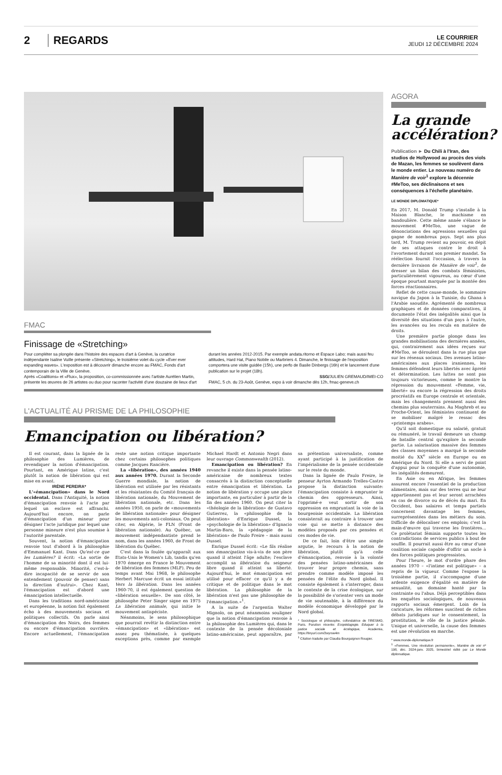2 REGARDS LE COURRIER
JEUDI 12 DÉCEMBRE 2024
FMAC
Finissage de «Stretching»
Pour compléter sa plongée dans l'histoire des espaces d'art à Genève, la curatrice indépendante Isaline Vuille présente «Stretching», le troisième volet du cycle «Ever ever expanding waves». L'exposition est à découvrir dimanche encore au FMAC, Fonds d'art contemporain de la Ville de Genève.
Après «Coalitions» et «Flux», la proposition, co-commissionnée avec l'artiste Aurélien Martin, présente les œuvres de 26 artistes ou duo pour raconter l'activité d'une douzaine de lieux d'art durant les années 2012-2015. Par exemple andata.ritorno et Espace Labo; mais aussi feu attitudes, Hard Hat, Piano Nobile ou Marbriers 4. Dimanche, le finissage de l'exposition comportera une visite guidée (15h), une perfo de Basile Dinbergs (16h) et le lancement d'une publication sur le projet (18h).
SSG/JULIEN GREMAUD/IMEI-CO
FMAC, 5 ch. du 23-Août, Genève, expo à voir dimanche dès 12h, fmac-geneve.ch
L'ACTUALITÉ AU PRISME DE LA PHILOSOPHIE
Emancipation ou libération?
Il est courant, dans la lignée de la philosophie des Lumières, de revendiquer la notion d'émancipation. Pourtant, en Amérique latine, c'est plutôt la notion de libération qui est mise en avant.
IRÈNE PEREIRA*
L'«émancipation» dans le Nord occidental. Dans l'Antiquité, la notion d'émancipation renvoie à l'acte par lequel un esclave est affranchi. Aujourd'hui encore, on parle d'émancipation d'un mineur pour désigner l'acte juridique par lequel une personne mineure n'est plus soumise à l'autorité parentale.
Souvent, la notion d'émancipation renvoie tout d'abord à la philosophie d'Emmanuel Kant. Dans Qu'est-ce que les Lumières? il écrit: «La sortie de l'homme de sa minorité dont il est lui-même responsable. Minorité, c'est-à-dire incapacité de se servir de son entendement (pouvoir de penser) sans la direction d'autrui». Chez Kant, l'émancipation est d'abord une émancipation intellectuelle.
Dans les traditions nord-américaine et européenne, la notion fait également écho à des mouvements sociaux et politiques collectifs. On parle ainsi d'émancipation des Noirs, des femmes ou encore d'émancipation ouvrière. Encore actuellement, l'émancipation reste une notion critique importante chez certains philosophes politiques comme Jacques Rancière.
La «libération», des années 1940 aux années 1970. Durant la Seconde Guerre mondiale, la notion de libération est utilisée par les résistants et les résistantes du Comité français de libération nationale, du Mouvement de libération nationale, etc. Dans les années 1950, on parle de «mouvements de libération nationale» pour désigner les mouvements anti-coloniaux. On peut citer, en Algérie, le FLN (Front de libération nationale). Au Québec, un mouvement indépendantiste prend le nom, dans les années 1960, de Front de libération du Québec.
C'est dans la foulée qu'apparaît aux Etats-Unis le Women's Lib, tandis qu'en 1970 émerge en France le Mouvement de libération des femmes (MLF). Peu de temps avant Mai 1968, le philosophe Herbert Marcuse écrit un essai intitulé Vers la libération. Dans les années 1960-70, il est également question de «libération sexuelle». De son côté, le philosophe Peter Singer signe en 1975 La libération animale, qui initie le mouvement antispéciste.
Néanmoins, le sens philosophique que pourrait revêtir la distinction entre «émancipation» et «libération» est assez peu thématisée, à quelques exceptions près, comme par exemple Michael Hardt et Antonio Negri dans leur ouvrage Commonwealth (2012).
Emancipation ou libération? En revanche il existe dans la pensée latino-américaine de nombreux textes consacrés à la distinction conceptuelle entre émancipation et libération. La notion de libération y occupe une place importante, en particulier à partir de la fin des années 1960. On peut citer la «théologie de la libération» de Gustavo Gutierrez, la «philosophie de la libération» d'Enrique Dussel, la «psychologie de la libération» d'Ignacio Martin-Baro, la «pédagogie de la libération» de Paulo Freire – mais aussi Dussel.
Enrique Dussel écrit: «Le fils réalise son émancipation vis-à-vis de son père quand il atteint l'âge adulte; l'esclave accomplit sa libération du seigneur libre quand il atteint sa liberté. Aujourd'hui, le mot émancipation est utilisé pour effacer ce qu'il y a de critique et de politique dans le mot libération. La philosophie de la libération n'est pas une philosophie de l'émancipation.»<sup>1</sup>.
A la suite de l'argentin Walter Mignolo, on peut néanmoins souligner que la notion d'émancipation renvoie à la philosophie des Lumières qui, dans le contexte de la pensée décoloniale latino-américaine, peut apparaître, par sa prétention universaliste, comme ayant participé à la justification de l'impérialisme de la pensée occidentale sur le reste du monde.
Dans la lignée de Paulo Freire, le penseur Ayrton Armando Trelles-Castro propose la distinction suivante: l'émancipation consiste à emprunter le chemin des oppresseurs. Ainsi, l'opprimé·e veut sortir de son oppression en empruntant la voie de la bourgeoisie occidentale. La libération consisterait au contraire à trouver une voie qui se mette à distance des modèles proposés par ces pensées et ces modes de vie.
De ce fait, loin d'être une simple argutie, le recours à la notion de libération, plutôt qu'à celle d'émancipation, renvoie à la volonté des pensées latino-américaines de trouver leur propre chemin, sans prendre comme modèle imposé les pensées de l'élite du Nord global. Il consiste également à s'interroger, dans le contexte de la crise écologique, sur la possibilité de s'orienter vers un mode de vie soutenable, à la différence du modèle économique développé par le Nord global.
* Sociologue et philosophe, cofondatrice de l'IRESMO, Paris. Parution récente: Ecopédagogie. Eduquer à la justice sociale et écologique, Academia, https://tinyurl.com/2wyrsw4m
<sup>1</sup> Citation traduite par Claudia Bourguignon Rougier.
AGORA
La grande accélération?
Publication ► Du Chili à l'Iran, des studios de Hollywood au procès des viols de Mazan, les femmes se soulèvent dans le monde entier. Le nouveau numéro de Manière de voir<sup>1</sup> explore la décennie #MeToo, ses déclinaisons et ses conséquences à l'échelle planétaire.
LE MONDE DIPLOMATIQUE*
En 2017, M. Donald Trump s'installe à la Maison Blanche, le machisme en bandoulière. Cette même année s'élance le mouvement #MeToo, une vague de dénonciations des agressions sexuelles qui gagne de nombreux pays. Sept ans plus tard, M. Trump revient au pouvoir, en dépit de ses attaques contre le droit à l'avortement durant son premier mandat. Sa réélection fournit l'occasion, à travers la dernière livraison de Manière de voir<sup>1</sup>, de dresser un bilan des combats féministes, particulièrement vigoureux, au cœur d'une époque pourtant marquée par la montée des forces réactionnaires.
Reflet de cette cause-monde, le sommaire navigue du Japon à la Tunisie, du Ghana à l'Arabie saoudite. Agrémenté de nombreux graphiques et de données comparatives, il documente l'état des inégalités ainsi que la diversité des situations d'un pays à l'autre, les avancées ou les reculs en matière de droits.
Une première partie plonge dans les grandes mobilisations des dernières années, qui, contrairement aux idées reçues sur #MeToo, se déroulent dans la rue plus que sur les réseaux sociaux. Des avenues latino-américaines aux places iraniennes, les femmes défendent leurs libertés avec âpreté et détermination. Les luttes ne sont pas toujours victorieuses, comme le montre la répression du mouvement «Femme, vie, liberté» ou encore la régression des droits procréatifs en Europe centrale et orientale, mais les changements prennent aussi des chemins plus souterrains. Au Maghreb et au Proche-Orient, les féministes continuent de se mobiliser malgré le ressac des «printemps arabes».
Qu'il soit domestique ou salarié, gratuit ou rémunéré, le travail demeure un champ de bataille central qu'explore la seconde partie. La salarisation massive des femmes des classes moyennes a marqué la seconde moitié du XX<sup>e</sup> siècle en Europe ou en Amérique du Nord. Si elle a servi de point d'appui pour la conquête d'une autonomie, les inégalités demeurent.
En Asie ou en Afrique, les femmes assurent encore l'essentiel de la production alimentaire, mais sur des terres qui ne leur appartiennent pas et leur seront arrachées en cas de divorce ou de décès du mari. En Occident, bas salaires et temps partiels concernent davantage les femmes, surreprésentées dans les métiers du soin. Difficile de délocaliser ces emplois; c'est la main-d'œuvre qui traverse les frontières... Ce prolétariat féminin supporte toutes les contradictions de services publics à bout de souffle. Il pourrait aussi être au cœur d'une coalition sociale capable d'offrir un socle à des forces politiques progressistes.
Pour l'heure, le mot d'ordre phare des années 1970 – «l'intime est politique» – a repris de la vigueur. Comme l'expose la troisième partie, il s'accompagne d'une ardente exigence d'égalité en matière de sexualité, un domaine hanté par la contrainte ou l'abus. Déjà perceptibles dans les enquêtes sociologiques, de nouveaux rapports sociaux émergent. Loin de la caricature, les réformes suscitent de riches débats juridiques sur le consentement, la prostitution, le rôle de la justice pénale. Unique et universelle, la cause des femmes est une révolution en marche.
* www.monde-diplomatique.fr
<sup>1</sup> «Femmes. Une révolution permanente», Manière de voir nº 198, déc. 2024-janv. 2025, bimestriel édité par Le Monde diplomatique.